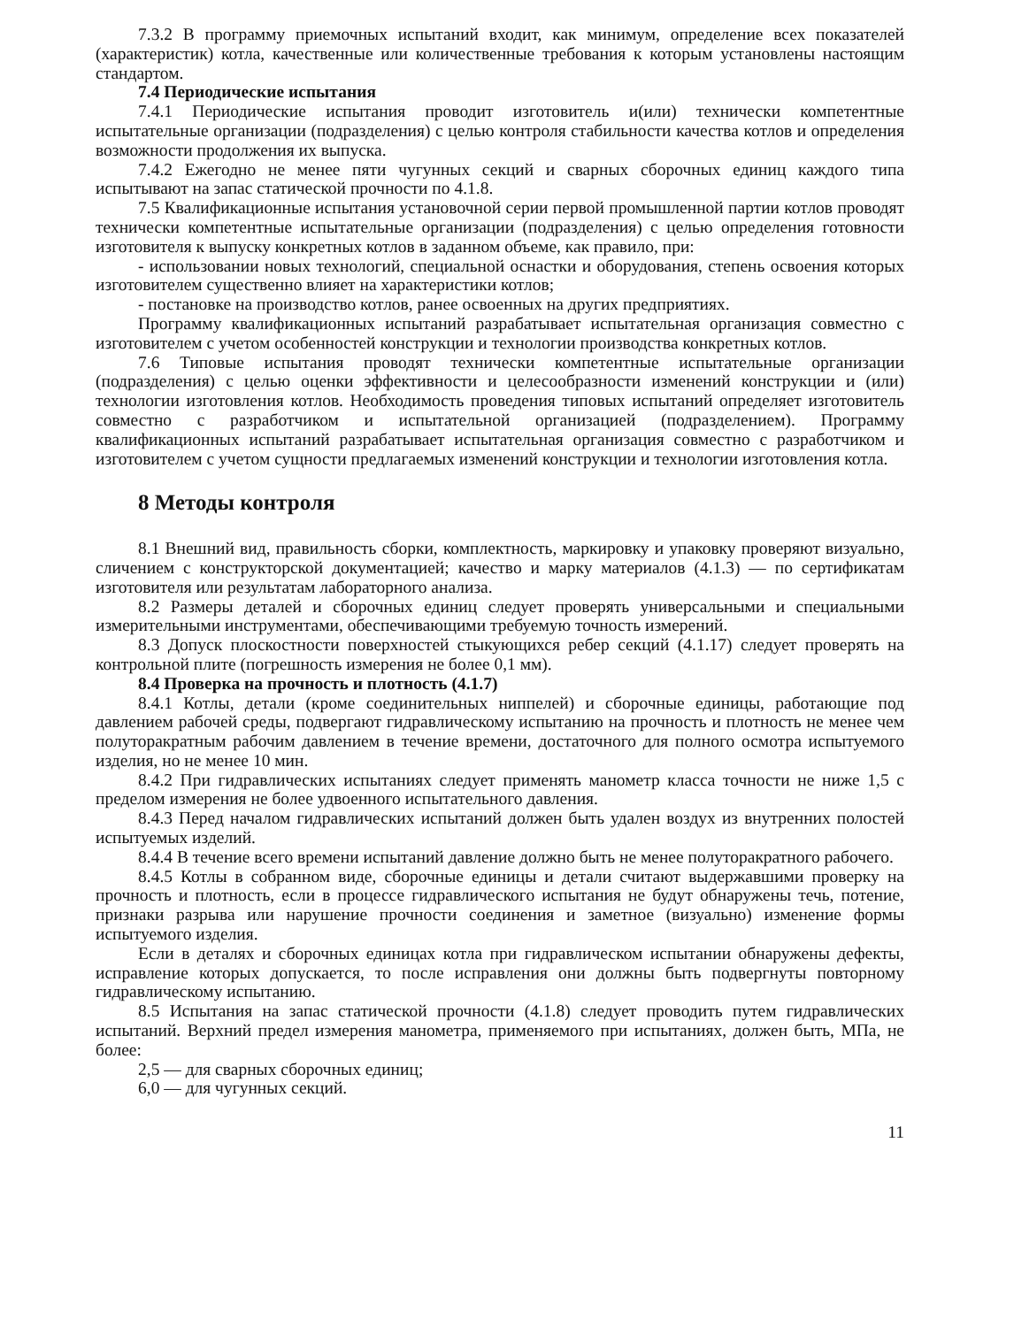7.3.2 В программу приемочных испытаний входит, как минимум, определение всех показателей (характеристик) котла, качественные или количественные требования к которым установлены настоящим стандартом.
7.4 Периодические испытания
7.4.1 Периодические испытания проводит изготовитель и(или) технически компетентные испытательные организации (подразделения) с целью контроля стабильности качества котлов и определения возможности продолжения их выпуска.
7.4.2 Ежегодно не менее пяти чугунных секций и сварных сборочных единиц каждого типа испытывают на запас статической прочности по 4.1.8.
7.5 Квалификационные испытания установочной серии первой промышленной партии котлов проводят технически компетентные испытательные организации (подразделения) с целью определения готовности изготовителя к выпуску конкретных котлов в заданном объеме, как правило, при:
- использовании новых технологий, специальной оснастки и оборудования, степень освоения которых изготовителем существенно влияет на характеристики котлов;
- постановке на производство котлов, ранее освоенных на других предприятиях.
Программу квалификационных испытаний разрабатывает испытательная организация совместно с изготовителем с учетом особенностей конструкции и технологии производства конкретных котлов.
7.6 Типовые испытания проводят технически компетентные испытательные организации (подразделения) с целью оценки эффективности и целесообразности изменений конструкции и (или) технологии изготовления котлов. Необходимость проведения типовых испытаний определяет изготовитель совместно с разработчиком и испытательной организацией (подразделением). Программу квалификационных испытаний разрабатывает испытательная организация совместно с разработчиком и изготовителем с учетом сущности предлагаемых изменений конструкции и технологии изготовления котла.
8 Методы контроля
8.1 Внешний вид, правильность сборки, комплектность, маркировку и упаковку проверяют визуально, сличением с конструкторской документацией; качество и марку материалов (4.1.3) — по сертификатам изготовителя или результатам лабораторного анализа.
8.2 Размеры деталей и сборочных единиц следует проверять универсальными и специальными измерительными инструментами, обеспечивающими требуемую точность измерений.
8.3 Допуск плоскостности поверхностей стыкующихся ребер секций (4.1.17) следует проверять на контрольной плите (погрешность измерения не более 0,1 мм).
8.4 Проверка на прочность и плотность (4.1.7)
8.4.1 Котлы, детали (кроме соединительных ниппелей) и сборочные единицы, работающие под давлением рабочей среды, подвергают гидравлическому испытанию на прочность и плотность не менее чем полуторакратным рабочим давлением в течение времени, достаточного для полного осмотра испытуемого изделия, но не менее 10 мин.
8.4.2 При гидравлических испытаниях следует применять манометр класса точности не ниже 1,5 с пределом измерения не более удвоенного испытательного давления.
8.4.3 Перед началом гидравлических испытаний должен быть удален воздух из внутренних полостей испытуемых изделий.
8.4.4 В течение всего времени испытаний давление должно быть не менее полуторакратного рабочего.
8.4.5 Котлы в собранном виде, сборочные единицы и детали считают выдержавшими проверку на прочность и плотность, если в процессе гидравлического испытания не будут обнаружены течь, потение, признаки разрыва или нарушение прочности соединения и заметное (визуально) изменение формы испытуемого изделия.
Если в деталях и сборочных единицах котла при гидравлическом испытании обнаружены дефекты, исправление которых допускается, то после исправления они должны быть подвергнуты повторному гидравлическому испытанию.
8.5 Испытания на запас статической прочности (4.1.8) следует проводить путем гидравлических испытаний. Верхний предел измерения манометра, применяемого при испытаниях, должен быть, МПа, не более:
2,5 — для сварных сборочных единиц;
6,0 — для чугунных секций.
11